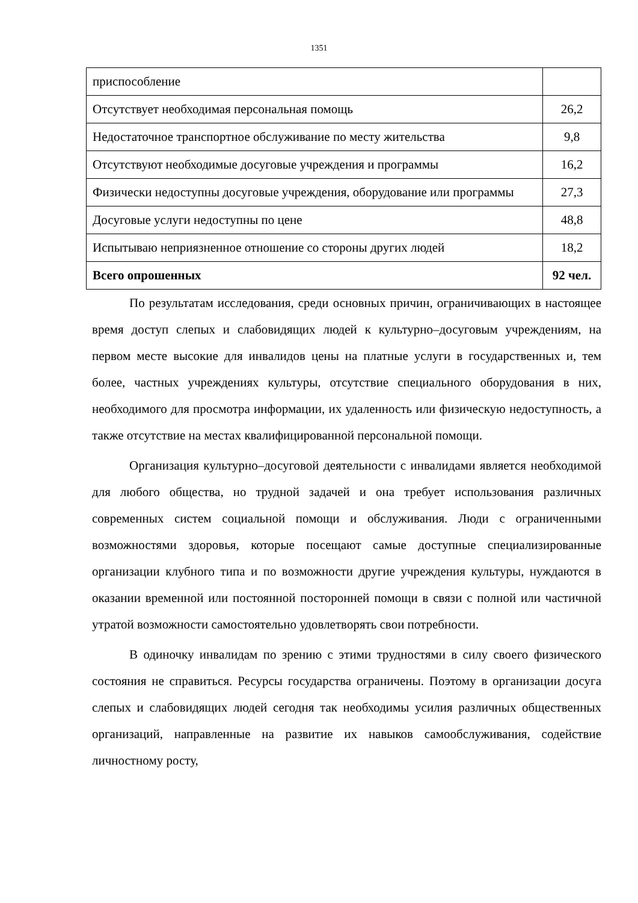1351
| приспособление | |
| Отсутствует необходимая персональная помощь | 26,2 |
| Недостаточное транспортное обслуживание по месту жительства | 9,8 |
| Отсутствуют необходимые досуговые учреждения и программы | 16,2 |
| Физически недоступны досуговые учреждения, оборудование или программы | 27,3 |
| Досуговые услуги недоступны по цене | 48,8 |
| Испытываю неприязненное отношение со стороны других людей | 18,2 |
| Всего опрошенных | 92 чел. |
По результатам исследования, среди основных причин, ограничивающих в настоящее время доступ слепых и слабовидящих людей к культурно–досуговым учреждениям, на первом месте высокие для инвалидов цены на платные услуги в государственных и, тем более, частных учреждениях культуры, отсутствие специального оборудования в них, необходимого для просмотра информации, их удаленность или физическую недоступность, а также отсутствие на местах квалифицированной персональной помощи.
Организация культурно–досуговой деятельности с инвалидами является необходимой для любого общества, но трудной задачей и она требует использования различных современных систем социальной помощи и обслуживания. Люди с ограниченными возможностями здоровья, которые посещают самые доступные специализированные организации клубного типа и по возможности другие учреждения культуры, нуждаются в оказании временной или постоянной посторонней помощи в связи с полной или частичной утратой возможности самостоятельно удовлетворять свои потребности.
В одиночку инвалидам по зрению с этими трудностями в силу своего физического состояния не справиться. Ресурсы государства ограничены. Поэтому в организации досуга слепых и слабовидящих людей сегодня так необходимы усилия различных общественных организаций, направленные на развитие их навыков самообслуживания, содействие личностному росту,